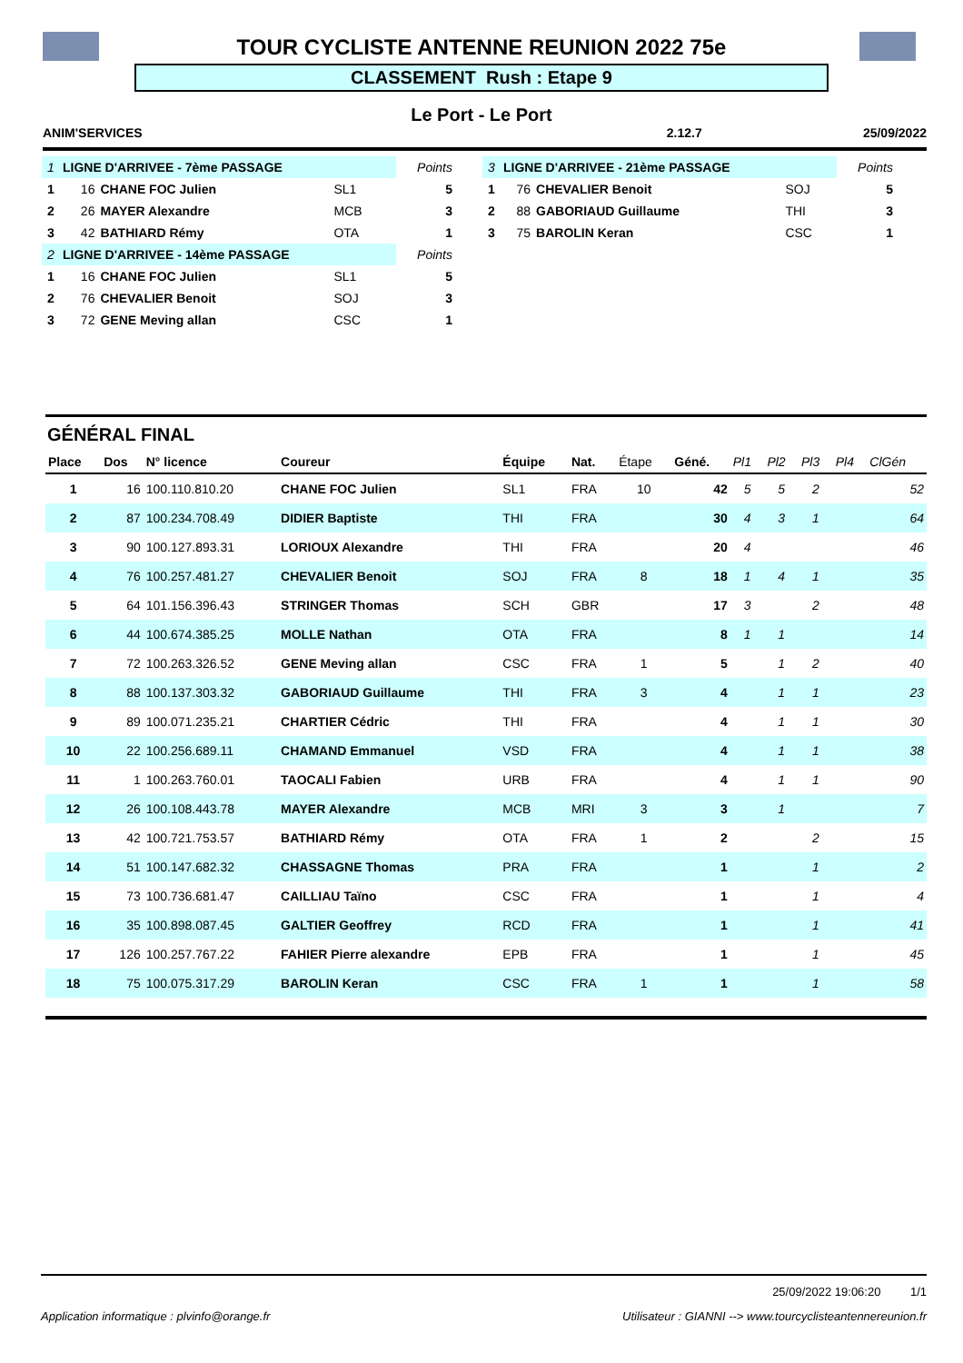TOUR CYCLISTE ANTENNE REUNION 2022 75e
CLASSEMENT Rush : Etape 9
Le Port - Le Port
ANIM'SERVICES 2.12.7 25/09/2022
| 1 | LIGNE D'ARRIVEE - 7ème PASSAGE | | | Points |
| 1 | 16 | CHANE FOC Julien | SL1 | 5 |
| 2 | 26 | MAYER Alexandre | MCB | 3 |
| 3 | 42 | BATHIARD Rémy | OTA | 1 |
| 2 | LIGNE D'ARRIVEE - 14ème PASSAGE | | | Points |
| 1 | 16 | CHANE FOC Julien | SL1 | 5 |
| 2 | 76 | CHEVALIER Benoit | SOJ | 3 |
| 3 | 72 | GENE Meving allan | CSC | 1 |
| 3 | LIGNE D'ARRIVEE - 21ème PASSAGE | | | Points |
| 1 | 76 | CHEVALIER Benoit | SOJ | 5 |
| 2 | 88 | GABORIAUD Guillaume | THI | 3 |
| 3 | 75 | BAROLIN Keran | CSC | 1 |
GÉNÉRAL FINAL
| Place | Dos | N° licence | Coureur | Équipe | Nat. | Étape | Géné. | Pl1 | Pl2 | Pl3 | Pl4 | ClGén |
| --- | --- | --- | --- | --- | --- | --- | --- | --- | --- | --- | --- | --- |
| 1 | 16 | 100.110.810.20 | CHANE FOC Julien | SL1 | FRA | 10 | 42 | 5 | 5 | 2 | | 52 |
| 2 | 87 | 100.234.708.49 | DIDIER Baptiste | THI | FRA | | 30 | 4 | 3 | 1 | | 64 |
| 3 | 90 | 100.127.893.31 | LORIOUX Alexandre | THI | FRA | | 20 | 4 | | | | 46 |
| 4 | 76 | 100.257.481.27 | CHEVALIER Benoit | SOJ | FRA | 8 | 18 | 1 | 4 | 1 | | 35 |
| 5 | 64 | 101.156.396.43 | STRINGER Thomas | SCH | GBR | | 17 | 3 | | 2 | | 48 |
| 6 | 44 | 100.674.385.25 | MOLLE Nathan | OTA | FRA | | 8 | 1 | 1 | | | 14 |
| 7 | 72 | 100.263.326.52 | GENE Meving allan | CSC | FRA | 1 | 5 | | 1 | 2 | | 40 |
| 8 | 88 | 100.137.303.32 | GABORIAUD Guillaume | THI | FRA | 3 | 4 | | 1 | 1 | | 23 |
| 9 | 89 | 100.071.235.21 | CHARTIER Cédric | THI | FRA | | 4 | | 1 | 1 | | 30 |
| 10 | 22 | 100.256.689.11 | CHAMAND Emmanuel | VSD | FRA | | 4 | | 1 | 1 | | 38 |
| 11 | 1 | 100.263.760.01 | TAOCALI Fabien | URB | FRA | | 4 | | 1 | 1 | | 90 |
| 12 | 26 | 100.108.443.78 | MAYER Alexandre | MCB | MRI | 3 | 3 | | 1 | | | 7 |
| 13 | 42 | 100.721.753.57 | BATHIARD Rémy | OTA | FRA | 1 | 2 | | | 2 | | 15 |
| 14 | 51 | 100.147.682.32 | CHASSAGNE Thomas | PRA | FRA | | 1 | | | 1 | | 2 |
| 15 | 73 | 100.736.681.47 | CAILLIAU Taïno | CSC | FRA | | 1 | | | 1 | | 4 |
| 16 | 35 | 100.898.087.45 | GALTIER Geoffrey | RCD | FRA | | 1 | | | 1 | | 41 |
| 17 | 126 | 100.257.767.22 | FAHIER Pierre alexandre | EPB | FRA | | 1 | | | 1 | | 45 |
| 18 | 75 | 100.075.317.29 | BAROLIN Keran | CSC | FRA | 1 | 1 | | | 1 | | 58 |
25/09/2022 19:06:20 1/1
Application informatique : plvinfo@orange.fr Utilisateur : GIANNI --> www.tourcyclisteantennereunion.fr